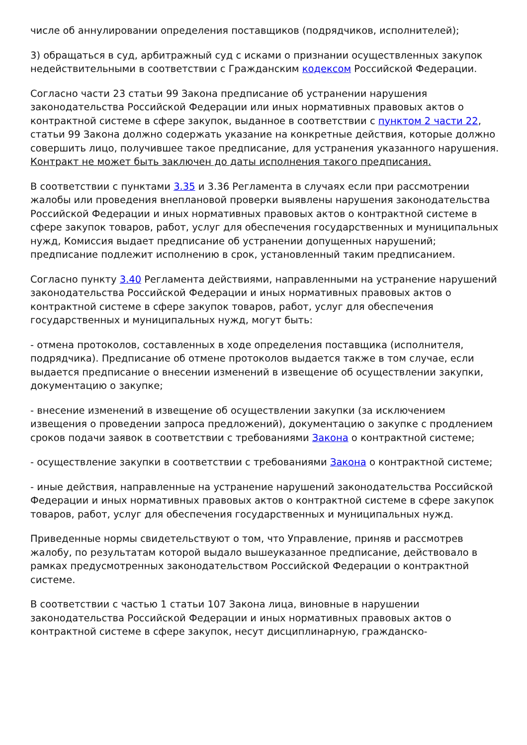числе об аннулировании определения поставщиков (подрядчиков, исполнителей);
3) обращаться в суд, арбитражный суд с исками о признании осуществленных закупок недействительными в соответствии с Гражданским кодексом Российской Федерации.
Согласно части 23 статьи 99 Закона предписание об устранении нарушения законодательства Российской Федерации или иных нормативных правовых актов о контрактной системе в сфере закупок, выданное в соответствии с пунктом 2 части 22, статьи 99 Закона должно содержать указание на конкретные действия, которые должно совершить лицо, получившее такое предписание, для устранения указанного нарушения. Контракт не может быть заключен до даты исполнения такого предписания.
В соответствии с пунктами 3.35 и 3.36 Регламента в случаях если при рассмотрении жалобы или проведения внеплановой проверки выявлены нарушения законодательства Российской Федерации и иных нормативных правовых актов о контрактной системе в сфере закупок товаров, работ, услуг для обеспечения государственных и муниципальных нужд, Комиссия выдает предписание об устранении допущенных нарушений; предписание подлежит исполнению в срок, установленный таким предписанием.
Согласно пункту 3.40 Регламента действиями, направленными на устранение нарушений законодательства Российской Федерации и иных нормативных правовых актов о контрактной системе в сфере закупок товаров, работ, услуг для обеспечения государственных и муниципальных нужд, могут быть:
- отмена протоколов, составленных в ходе определения поставщика (исполнителя, подрядчика). Предписание об отмене протоколов выдается также в том случае, если выдается предписание о внесении изменений в извещение об осуществлении закупки, документацию о закупке;
- внесение изменений в извещение об осуществлении закупки (за исключением извещения о проведении запроса предложений), документацию о закупке с продлением сроков подачи заявок в соответствии с требованиями Закона о контрактной системе;
- осуществление закупки в соответствии с требованиями Закона о контрактной системе;
- иные действия, направленные на устранение нарушений законодательства Российской Федерации и иных нормативных правовых актов о контрактной системе в сфере закупок товаров, работ, услуг для обеспечения государственных и муниципальных нужд.
Приведенные нормы свидетельствуют о том, что Управление, приняв и рассмотрев жалобу, по результатам которой выдало вышеуказанное предписание, действовало в рамках предусмотренных законодательством Российской Федерации о контрактной системе.
В соответствии с частью 1 статьи 107 Закона лица, виновные в нарушении законодательства Российской Федерации и иных нормативных правовых актов о контрактной системе в сфере закупок, несут дисциплинарную, гражданско-